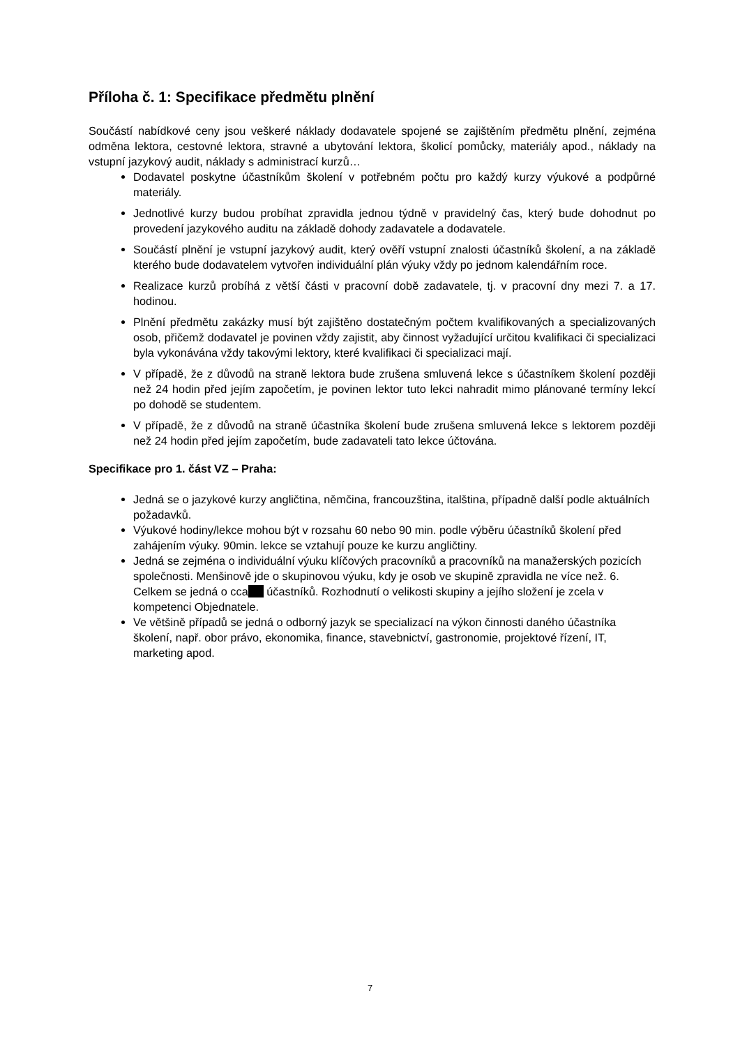Příloha č. 1: Specifikace předmětu plnění
Součástí nabídkové ceny jsou veškeré náklady dodavatele spojené se zajištěním předmětu plnění, zejména odměna lektora, cestovné lektora, stravné a ubytování lektora, školicí pomůcky, materiály apod., náklady na vstupní jazykový audit, náklady s administrací kurzů…
Dodavatel poskytne účastníkům školení v potřebném počtu pro každý kurzy výukové a podpůrné materiály.
Jednotlivé kurzy budou probíhat zpravidla jednou týdně v pravidelný čas, který bude dohodnut po provedení jazykového auditu na základě dohody zadavatele a dodavatele.
Součástí plnění je vstupní jazykový audit, který ověří vstupní znalosti účastníků školení, a na základě kterého bude dodavatelem vytvořen individuální plán výuky vždy po jednom kalendářním roce.
Realizace kurzů probíhá z větší části v pracovní době zadavatele, tj. v pracovní dny mezi 7. a 17. hodinou.
Plnění předmětu zakázky musí být zajištěno dostatečným počtem kvalifikovaných a specializovaných osob, přičemž dodavatel je povinen vždy zajistit, aby činnost vyžadující určitou kvalifikaci či specializaci byla vykonávána vždy takovými lektory, které kvalifikaci či specializaci mají.
V případě, že z důvodů na straně lektora bude zrušena smluvená lekce s účastníkem školení později než 24 hodin před jejím započetím, je povinen lektor tuto lekci nahradit mimo plánované termíny lekcí po dohodě se studentem.
V případě, že z důvodů na straně účastníka školení bude zrušena smluvená lekce s lektorem později než 24 hodin před jejím započetím, bude zadavateli tato lekce účtována.
Specifikace pro 1. část VZ – Praha:
Jedná se o jazykové kurzy angličtina, němčina, francouzština, italština, případně další podle aktuálních požadavků.
Výukové hodiny/lekce mohou být v rozsahu 60 nebo 90 min. podle výběru účastníků školení před zahájením výuky. 90min. lekce se vztahují pouze ke kurzu angličtiny.
Jedná se zejména o individuální výuku klíčových pracovníků a pracovníků na manažerských pozicích společnosti. Menšinově jde o skupinovou výuku, kdy je osob ve skupině zpravidla ne více než. 6. Celkem se jedná o cca účastníků. Rozhodnutí o velikosti skupiny a jejího složení je zcela v kompetenci Objednatele.
Ve většině případů se jedná o odborný jazyk se specializací na výkon činnosti daného účastníka školení, např. obor právo, ekonomika, finance, stavebnictví, gastronomie, projektové řízení, IT, marketing apod.
7